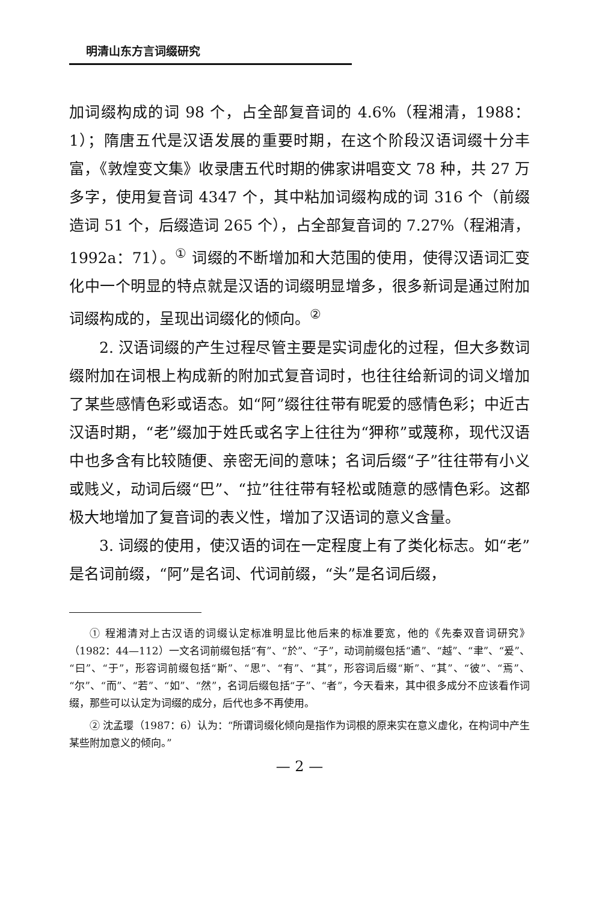明清山东方言词缀研究
加词缀构成的词 98 个，占全部复音词的 4.6%（程湘清，1988：1）；隋唐五代是汉语发展的重要时期，在这个阶段汉语词缀十分丰富，《敦煌变文集》收录唐五代时期的佛家讲唱变文 78 种，共 27 万多字，使用复音词 4347 个，其中粘加词缀构成的词 316 个（前缀造词 51 个，后缀造词 265 个），占全部复音词的 7.27%（程湘清，1992a：71）。<sup>①</sup> 词缀的不断增加和大范围的使用，使得汉语词汇变化中一个明显的特点就是汉语的词缀明显增多，很多新词是通过附加词缀构成的，呈现出词缀化的倾向。<sup>②</sup>
2. 汉语词缀的产生过程尽管主要是实词虚化的过程，但大多数词缀附加在词根上构成新的附加式复音词时，也往往给新词的词义增加了某些感情色彩或语态。如“阿”缀往往带有昵爱的感情色彩；中近古汉语时期，“老”缀加于姓氏或名字上往往为“狎称”或蔑称，现代汉语中也多含有比较随便、亲密无间的意味；名词后缀“子”往往带有小义或贱义，动词后缀“巴”、“拉”往往带有轻松或随意的感情色彩。这都极大地增加了复音词的表义性，增加了汉语词的意义含量。
3. 词缀的使用，使汉语的词在一定程度上有了类化标志。如“老”是名词前缀，“阿”是名词、代词前缀，“头”是名词后缀，
① 程湘清对上古汉语的词缀认定标准明显比他后来的标准要宽，他的《先秦双音词研究》（1982：44—112）一文名词前缀包括“有”、“於”、“子”，动词前缀包括“遹”、“越”、“聿”、“爰”、“曰”、“于”，形容词前缀包括“斯”、“思”、“有”、“其”，形容词后缀“斯”、“其”、“彼”、“焉”、“尔”、“而”、“若”、“如”、“然”，名词后缀包括“子”、“者”，今天看来，其中很多成分不应该看作词缀，那些可以认定为词缀的成分，后代也多不再使用。
② 沈孟璎（1987：6）认为：“所谓词缀化倾向是指作为词根的原来实在意义虚化，在构词中产生某些附加意义的倾向。”
— 2 —